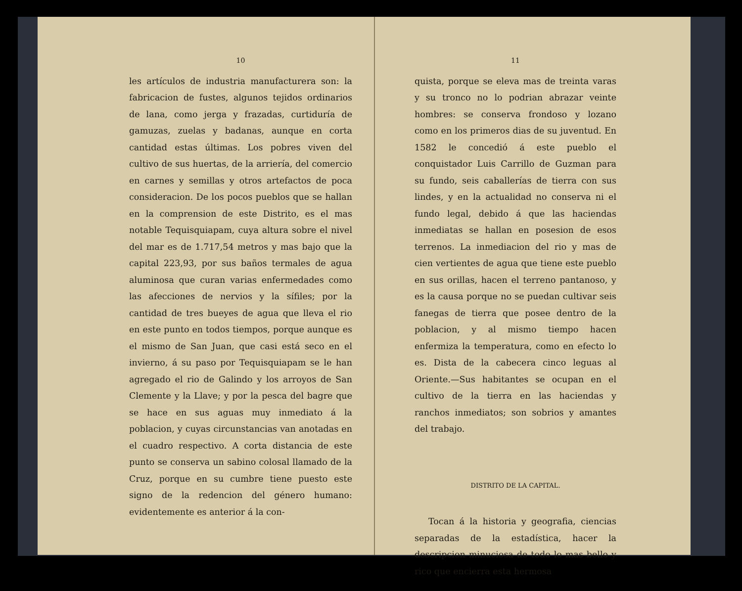10
les artículos de industria manufacturera son: la fabricacion de fustes, algunos tejidos ordinarios de lana, como jerga y frazadas, curtiduría de gamuzas, zuelas y badanas, aunque en corta cantidad estas últimas. Los pobres viven del cultivo de sus huertas, de la arriería, del comercio en carnes y semillas y otros artefactos de poca consideracion. De los pocos pueblos que se hallan en la comprension de este Distrito, es el mas notable Tequisquiapam, cuya altura sobre el nivel del mar es de 1.717,54 metros y mas bajo que la capital 223,93, por sus baños termales de agua aluminosa que curan varias enfermedades como las afecciones de nervios y la sífiles; por la cantidad de tres bueyes de agua que lleva el rio en este punto en todos tiempos, porque aunque es el mismo de San Juan, que casi está seco en el invierno, á su paso por Tequisquiapam se le han agregado el rio de Galindo y los arroyos de San Clemente y la Llave; y por la pesca del bagre que se hace en sus aguas muy inmediato á la poblacion, y cuyas circunstancias van anotadas en el cuadro respectivo. A corta distancia de este punto se conserva un sabino colosal llamado de la Cruz, porque en su cumbre tiene puesto este signo de la redencion del género humano: evidentemente es anterior á la con-
11
quista, porque se eleva mas de treinta varas y su tronco no lo podrian abrazar veinte hombres: se conserva frondoso y lozano como en los primeros dias de su juventud. En 1582 le concedió á este pueblo el conquistador Luis Carrillo de Guzman para su fundo, seis caballerías de tierra con sus lindes, y en la actualidad no conserva ni el fundo legal, debido á que las haciendas inmediatas se hallan en posesion de esos terrenos. La inmediacion del rio y mas de cien vertientes de agua que tiene este pueblo en sus orillas, hacen el terreno pantanoso, y es la causa porque no se puedan cultivar seis fanegas de tierra que posee dentro de la poblacion, y al mismo tiempo hacen enfermiza la temperatura, como en efecto lo es. Dista de la cabecera cinco leguas al Oriente.—Sus habitantes se ocupan en el cultivo de la tierra en las haciendas y ranchos inmediatos; son sobrios y amantes del trabajo.
DISTRITO DE LA CAPITAL.
Tocan á la historia y geografia, ciencias separadas de la estadística, hacer la descripcion minuciosa de todo lo mas bello y rico que encierra esta hermosa